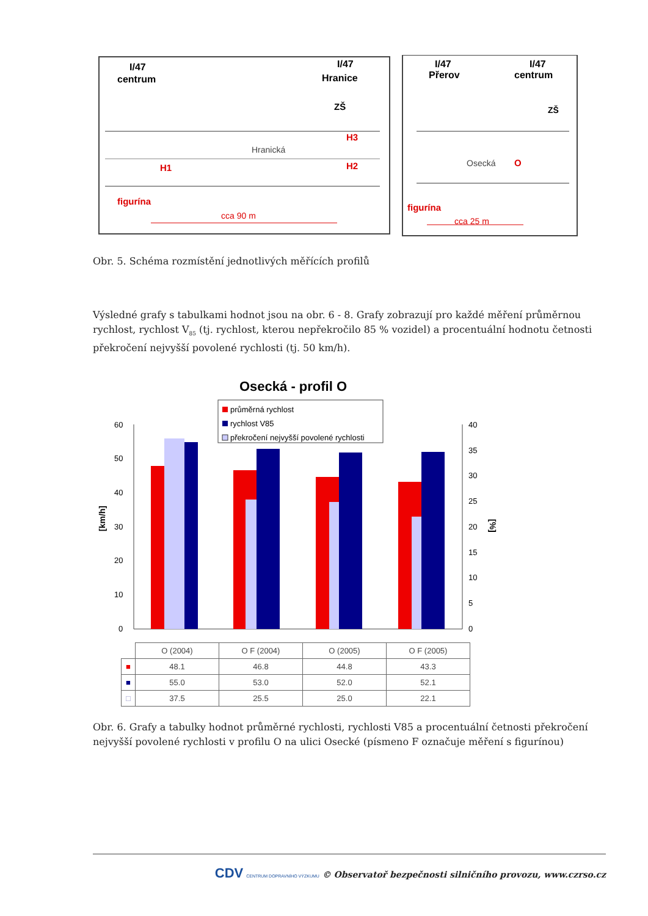I/47
centrum
I/47
Hranice
ZŠ
Hranická
H1
H3
H2
figurína
cca 90 m
I/47
Přerov
I/47
centrum
ZŠ
Osecká
O
figurína
cca 25 m
Obr. 5. Schéma rozmístění jednotlivých měřících profilů
Výsledné grafy s tabulkami hodnot jsou na obr. 6 - 8. Grafy zobrazují pro každé měření průměrnou rychlost, rychlost V<sub>85</sub> (tj. rychlost, kterou nepřekročilo 85 % vozidel) a procentuální hodnotu četnosti překročení nejvyšší povolené rychlosti (tj. 50 km/h).
Osecká - profil O
průměrná rychlost
rychlost V85
překročení nejvyšší povolené rychlosti
60
50
40
30
20
10
0
40
35
30
25
20
15
10
5
0
[km/h]
[%]
| | O (2004) | O F (2004) | O (2005) | O F (2005) |
| ■ | 48.1 | 46.8 | 44.8 | 43.3 |
| ■ | 55.0 | 53.0 | 52.0 | 52.1 |
| □ | 37.5 | 25.5 | 25.0 | 22.1 |
Obr. 6. Grafy a tabulky hodnot průměrné rychlosti, rychlosti V85 a procentuální četnosti překročení nejvyšší povolené rychlosti v profilu O na ulici Osecké (písmeno F označuje měření s figurínou)
CDV CENTRUM DOPRAVNÍHO VÝZKUMU © Observatoř bezpečnosti silničního provozu, www.czrso.cz